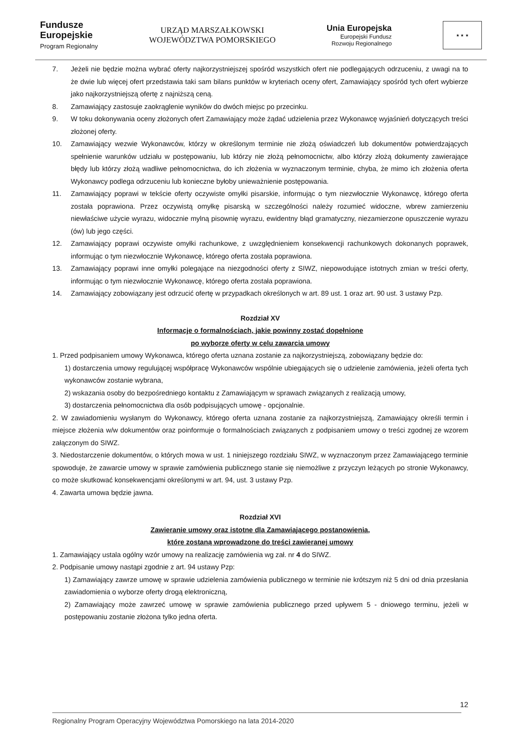Fundusze
Europejskie
Program Regionalny
URZĄD MARSZAŁKOWSKI
WOJEWÓDZTWA POMORSKIEGO
Unia Europejska
Europejski Fundusz
Rozwoju Regionalnego
★ ★ ★
7. Jeżeli nie będzie można wybrać oferty najkorzystniejszej spośród wszystkich ofert nie podlegających odrzuceniu, z uwagi na to że dwie lub więcej ofert przedstawia taki sam bilans punktów w kryteriach oceny ofert, Zamawiający spośród tych ofert wybierze jako najkorzystniejszą ofertę z najniższą ceną.
8. Zamawiający zastosuje zaokrąglenie wyników do dwóch miejsc po przecinku.
9. W toku dokonywania oceny złożonych ofert Zamawiający może żądać udzielenia przez Wykonawcę wyjaśnień dotyczących treści złożonej oferty.
10. Zamawiający wezwie Wykonawców, którzy w określonym terminie nie złożą oświadczeń lub dokumentów potwierdzających spełnienie warunków udziału w postępowaniu, lub którzy nie złożą pełnomocnictw, albo którzy złożą dokumenty zawierające błędy lub którzy złożą wadliwe pełnomocnictwa, do ich złożenia w wyznaczonym terminie, chyba, że mimo ich złożenia oferta Wykonawcy podlega odrzuceniu lub konieczne byłoby unieważnienie postępowania.
11. Zamawiający poprawi w tekście oferty oczywiste omyłki pisarskie, informując o tym niezwłocznie Wykonawcę, którego oferta została poprawiona. Przez oczywistą omyłkę pisarską w szczególności należy rozumieć widoczne, wbrew zamierzeniu niewłaściwe użycie wyrazu, widocznie mylną pisownię wyrazu, ewidentny błąd gramatyczny, niezamierzone opuszczenie wyrazu (ów) lub jego części.
12. Zamawiający poprawi oczywiste omyłki rachunkowe, z uwzględnieniem konsekwencji rachunkowych dokonanych poprawek, informując o tym niezwłocznie Wykonawcę, którego oferta została poprawiona.
13. Zamawiający poprawi inne omyłki polegające na niezgodności oferty z SIWZ, niepowodujące istotnych zmian w treści oferty, informując o tym niezwłocznie Wykonawcę, którego oferta została poprawiona.
14. Zamawiający zobowiązany jest odrzucić ofertę w przypadkach określonych w art. 89 ust. 1 oraz art. 90 ust. 3 ustawy Pzp.
Rozdział XV
Informacje o formalnościach, jakie powinny zostać dopełnione
po wyborze oferty w celu zawarcia umowy
1. Przed podpisaniem umowy Wykonawca, którego oferta uznana zostanie za najkorzystniejszą, zobowiązany będzie do:
1) dostarczenia umowy regulującej współpracę Wykonawców wspólnie ubiegających się o udzielenie zamówienia, jeżeli oferta tych wykonawców zostanie wybrana,
2) wskazania osoby do bezpośredniego kontaktu z Zamawiającym w sprawach związanych z realizacją umowy,
3) dostarczenia pełnomocnictwa dla osób podpisujących umowę - opcjonalnie.
2. W zawiadomieniu wysłanym do Wykonawcy, którego oferta uznana zostanie za najkorzystniejszą, Zamawiający określi termin i miejsce złożenia w/w dokumentów oraz poinformuje o formalnościach związanych z podpisaniem umowy o treści zgodnej ze wzorem załączonym do SIWZ.
3. Niedostarczenie dokumentów, o których mowa w ust. 1 niniejszego rozdziału SIWZ, w wyznaczonym przez Zamawiającego terminie spowoduje, że zawarcie umowy w sprawie zamówienia publicznego stanie się niemożliwe z przyczyn leżących po stronie Wykonawcy, co może skutkować konsekwencjami określonymi w art. 94, ust. 3 ustawy Pzp.
4. Zawarta umowa będzie jawna.
Rozdział XVI
Zawieranie umowy oraz istotne dla Zamawiającego postanowienia,
które zostaną wprowadzone do treści zawieranej umowy
1. Zamawiający ustala ogólny wzór umowy na realizację zamówienia wg zał. nr 4 do SIWZ.
2. Podpisanie umowy nastąpi zgodnie z art. 94 ustawy Pzp:
1) Zamawiający zawrze umowę w sprawie udzielenia zamówienia publicznego w terminie nie krótszym niż 5 dni od dnia przesłania zawiadomienia o wyborze oferty drogą elektroniczną,
2) Zamawiający może zawrzeć umowę w sprawie zamówienia publicznego przed upływem 5 - dniowego terminu, jeżeli w postępowaniu zostanie złożona tylko jedna oferta.
12
Regionalny Program Operacyjny Województwa Pomorskiego na lata 2014-2020